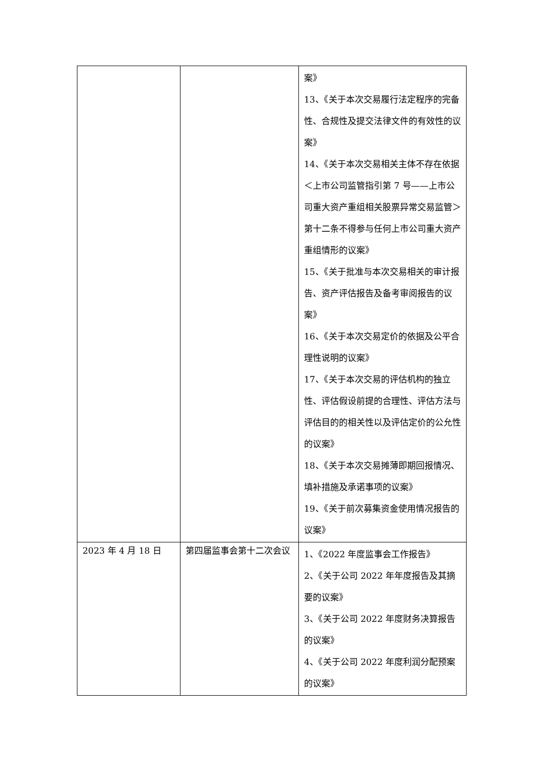| | | 案》 13、《关于本次交易履行法定程序的完备性、合规性及提交法律文件的有效性的议案》 14、《关于本次交易相关主体不存在依据＜上市公司监管指引第 7 号——上市公司重大资产重组相关股票异常交易监管＞第十二条不得参与任何上市公司重大资产重组情形的议案》 15、《关于批准与本次交易相关的审计报告、资产评估报告及备考审阅报告的议案》 16、《关于本次交易定价的依据及公平合理性说明的议案》 17、《关于本次交易的评估机构的独立性、评估假设前提的合理性、评估方法与评估目的的相关性以及评估定价的公允性的议案》 18、《关于本次交易摊薄即期回报情况、填补措施及承诺事项的议案》 19、《关于前次募集资金使用情况报告的议案》 |
| 2023 年 4 月 18 日 | 第四届监事会第十二次会议 | 1、《2022 年度监事会工作报告》 2、《关于公司 2022 年年度报告及其摘要的议案》 3、《关于公司 2022 年度财务决算报告的议案》 4、《关于公司 2022 年度利润分配预案的议案》 |